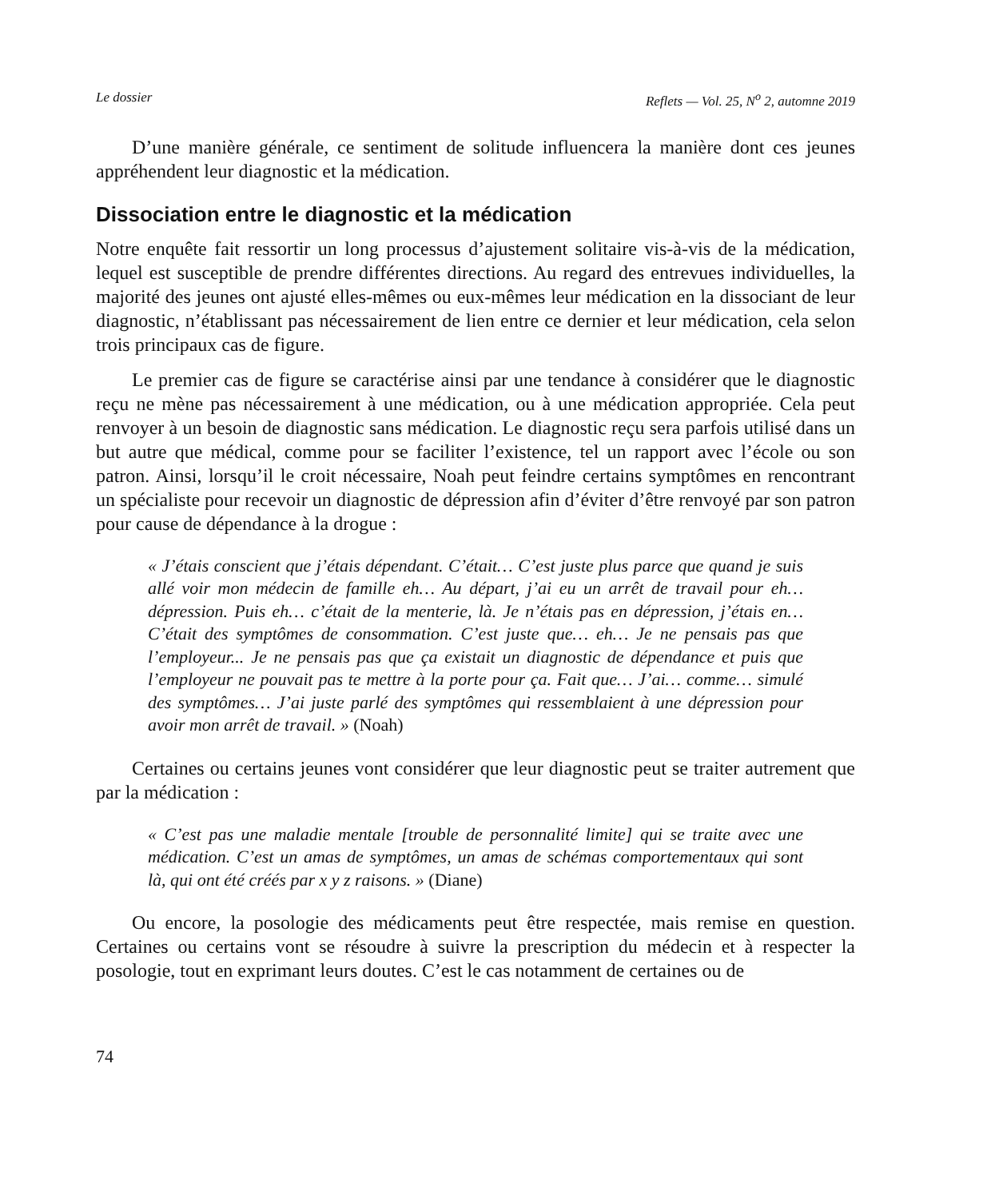Le dossier Reflets — Vol. 25, N<sup>o</sup> 2, automne 2019
D’une manière générale, ce sentiment de solitude influencera la manière dont ces jeunes appréhendent leur diagnostic et la médication.
Dissociation entre le diagnostic et la médication
Notre enquête fait ressortir un long processus d’ajustement solitaire vis-à-vis de la médication, lequel est susceptible de prendre différentes directions. Au regard des entrevues individuelles, la majorité des jeunes ont ajusté elles-mêmes ou eux-mêmes leur médication en la dissociant de leur diagnostic, n’établissant pas nécessairement de lien entre ce dernier et leur médication, cela selon trois principaux cas de figure.
Le premier cas de figure se caractérise ainsi par une tendance à considérer que le diagnostic reçu ne mène pas nécessairement à une médication, ou à une médication appropriée. Cela peut renvoyer à un besoin de diagnostic sans médication. Le diagnostic reçu sera parfois utilisé dans un but autre que médical, comme pour se faciliter l’existence, tel un rapport avec l’école ou son patron. Ainsi, lorsqu’il le croit nécessaire, Noah peut feindre certains symptômes en rencontrant un spécialiste pour recevoir un diagnostic de dépression afin d’éviter d’être renvoyé par son patron pour cause de dépendance à la drogue :
« J’étais conscient que j’étais dépendant. C’était… C’est juste plus parce que quand je suis allé voir mon médecin de famille eh… Au départ, j’ai eu un arrêt de travail pour eh… dépression. Puis eh… c’était de la menterie, là. Je n’étais pas en dépression, j’étais en… C’était des symptômes de consommation. C’est juste que… eh… Je ne pensais pas que l’employeur... Je ne pensais pas que ça existait un diagnostic de dépendance et puis que l’employeur ne pouvait pas te mettre à la porte pour ça. Fait que… J’ai… comme… simulé des symptômes… J’ai juste parlé des symptômes qui ressemblaient à une dépression pour avoir mon arrêt de travail. » (Noah)
Certaines ou certains jeunes vont considérer que leur diagnostic peut se traiter autrement que par la médication :
« C’est pas une maladie mentale [trouble de personnalité limite] qui se traite avec une médication. C’est un amas de symptômes, un amas de schémas comportementaux qui sont là, qui ont été créés par x y z raisons. » (Diane)
Ou encore, la posologie des médicaments peut être respectée, mais remise en question. Certaines ou certains vont se résoudre à suivre la prescription du médecin et à respecter la posologie, tout en exprimant leurs doutes. C’est le cas notamment de certaines ou de
74